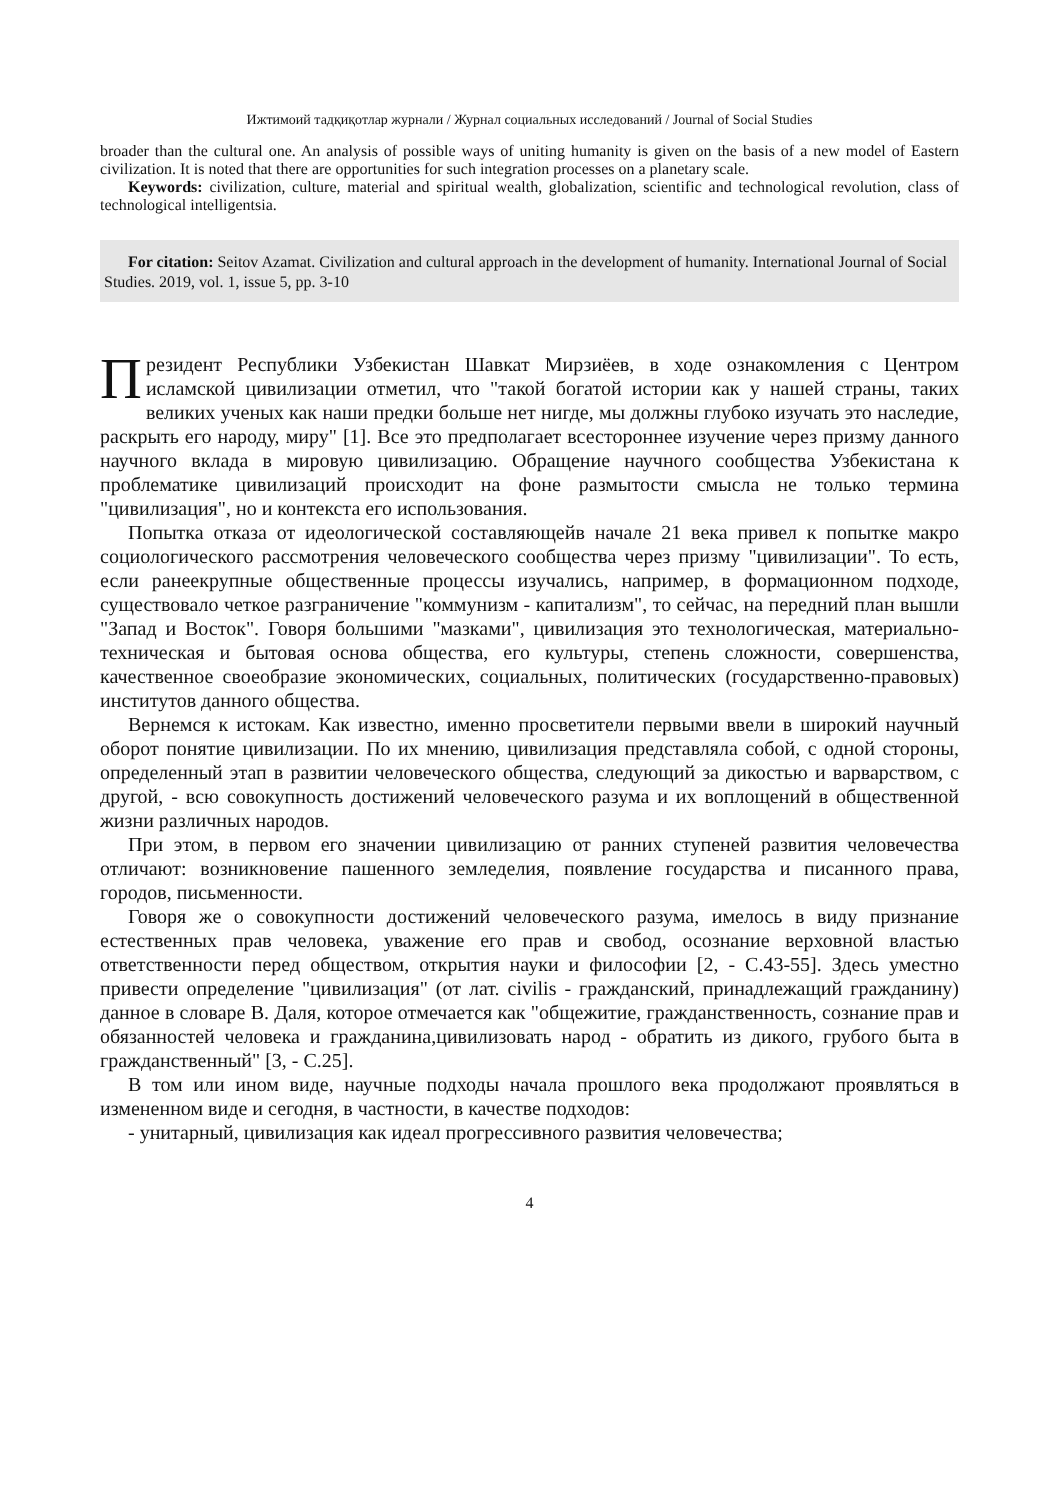Ижтимоий тадқиқотлар журнали / Журнал социальных исследований / Journal of Social Studies
broader than the cultural one. An analysis of possible ways of uniting humanity is given on the basis of a new model of Eastern civilization. It is noted that there are opportunities for such integration processes on a planetary scale.
Keywords: civilization, culture, material and spiritual wealth, globalization, scientific and technological revolution, class of technological intelligentsia.
For citation: Seitov Azamat. Civilization and cultural approach in the development of humanity. International Journal of Social Studies. 2019, vol. 1, issue 5, pp. 3-10
Президент Республики Узбекистан Шавкат Мирзиёев, в ходе ознакомления с Центром исламской цивилизации отметил, что "такой богатой истории как у нашей страны, таких великих ученых как наши предки больше нет нигде, мы должны глубоко изучать это наследие, раскрыть его народу, миру" [1]. Все это предполагает всестороннее изучение через призму данного научного вклада в мировую цивилизацию. Обращение научного сообщества Узбекистана к проблематике цивилизаций происходит на фоне размытости смысла не только термина "цивилизация", но и контекста его использования.
Попытка отказа от идеологической составляющейв начале 21 века привел к попытке макро социологического рассмотрения человеческого сообщества через призму "цивилизации". То есть, если ранеекрупные общественные процессы изучались, например, в формационном подходе, существовало четкое разграничение "коммунизм - капитализм", то сейчас, на передний план вышли "Запад и Восток". Говоря большими "мазками", цивилизация это технологическая, материально-техническая и бытовая основа общества, его культуры, степень сложности, совершенства, качественное своеобразие экономических, социальных, политических (государственно-правовых) институтов данного общества.
Вернемся к истокам. Как известно, именно просветители первыми ввели в широкий научный оборот понятие цивилизации. По их мнению, цивилизация представляла собой, с одной стороны, определенный этап в развитии человеческого общества, следующий за дикостью и варварством, с другой, - всю совокупность достижений человеческого разума и их воплощений в общественной жизни различных народов.
При этом, в первом его значении цивилизацию от ранних ступеней развития человечества отличают: возникновение пашенного земледелия, появление государства и писанного права, городов, письменности.
Говоря же о совокупности достижений человеческого разума, имелось в виду признание естественных прав человека, уважение его прав и свобод, осознание верховной властью ответственности перед обществом, открытия науки и философии [2, - С.43-55]. Здесь уместно привести определение "цивилизация" (от лат. civilis - гражданский, принадлежащий гражданину) данное в словаре В. Даля, которое отмечается как "общежитие, гражданственность, сознание прав и обязанностей человека и гражданина,цивилизовать народ - обратить из дикого, грубого быта в гражданственный" [3, - С.25].
В том или ином виде, научные подходы начала прошлого века продолжают проявляться в измененном виде и сегодня, в частности, в качестве подходов:
- унитарный, цивилизация как идеал прогрессивного развития человечества;
4